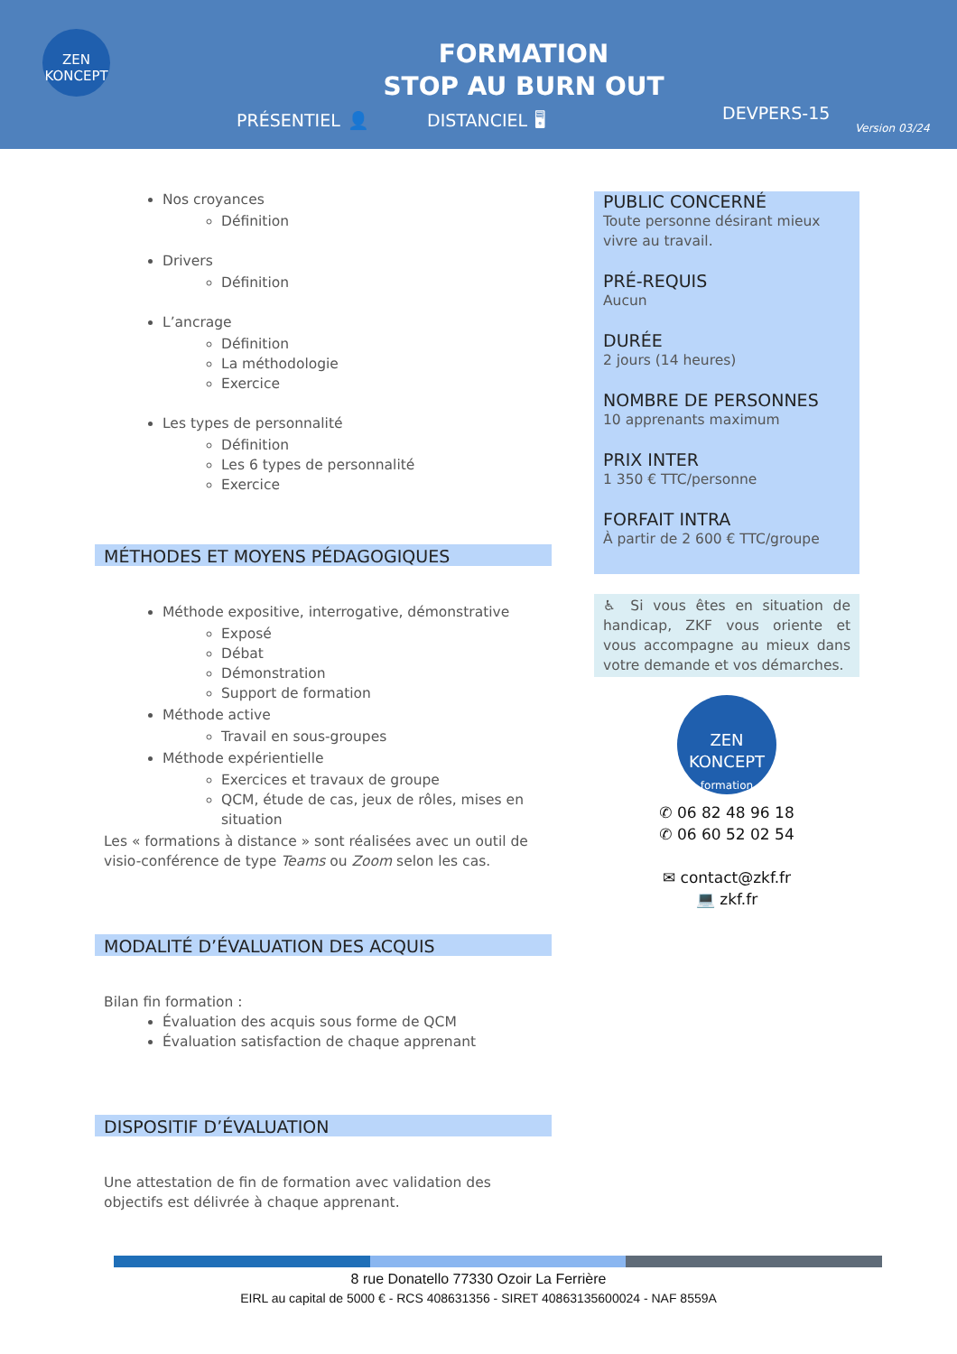ZEN KONCEPT
FORMATION
STOP AU BURN OUT
PRÉSENTIEL 👤 DISTANCIEL 🖥
DEVPERS-15
Version 03/24
Nos croyances
Définition
Drivers
Définition
L’ancrage
Définition
La méthodologie
Exercice
Les types de personnalité
Définition
Les 6 types de personnalité
Exercice
MÉTHODES ET MOYENS PÉDAGOGIQUES
Méthode expositive, interrogative, démonstrative
Exposé
Débat
Démonstration
Support de formation
Méthode active
Travail en sous-groupes
Méthode expérientielle
Exercices et travaux de groupe
QCM, étude de cas, jeux de rôles, mises en situation
Les « formations à distance » sont réalisées avec un outil de visio-conférence de type Teams ou Zoom selon les cas.
MODALITÉ D’ÉVALUATION DES ACQUIS
Bilan fin formation :
Évaluation des acquis sous forme de QCM
Évaluation satisfaction de chaque apprenant
DISPOSITIF D’ÉVALUATION
Une attestation de fin de formation avec validation des objectifs est délivrée à chaque apprenant.
PUBLIC CONCERNÉ
Toute personne désirant mieux vivre au travail.
PRÉ-REQUIS
Aucun
DURÉE
2 jours (14 heures)
NOMBRE DE PERSONNES
10 apprenants maximum
PRIX INTER
1 350 € TTC/personne
FORFAIT INTRA
À partir de 2 600 € TTC/groupe
♿ Si vous êtes en situation de handicap, ZKF vous oriente et vous accompagne au mieux dans votre demande et vos démarches.
ZEN KONCEPT
formation
✆ 06 82 48 96 18
✆ 06 60 52 02 54
✉ contact@zkf.fr
💻 zkf.fr
8 rue Donatello 77330 Ozoir La Ferrière
EIRL au capital de 5000 € - RCS 408631356 - SIRET 40863135600024 - NAF 8559A